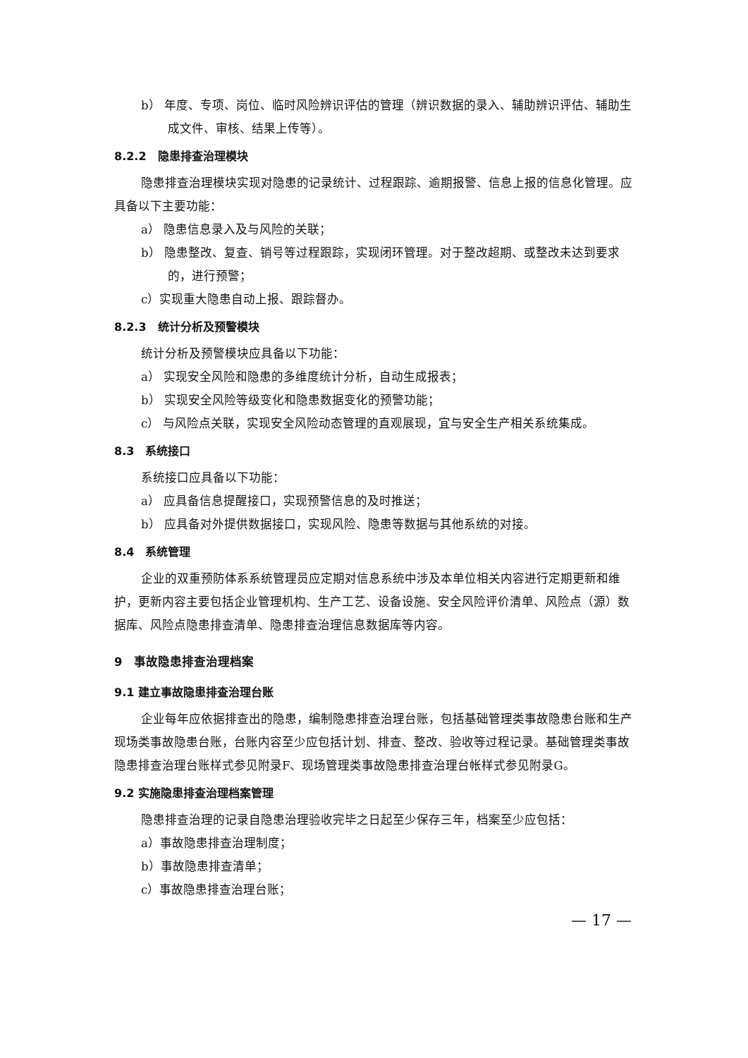b） 年度、专项、岗位、临时风险辨识评估的管理（辨识数据的录入、辅助辨识评估、辅助生成文件、审核、结果上传等）。
8.2.2　隐患排查治理模块
隐患排查治理模块实现对隐患的记录统计、过程跟踪、逾期报警、信息上报的信息化管理。应具备以下主要功能：
a） 隐患信息录入及与风险的关联；
b） 隐患整改、复查、销号等过程跟踪，实现闭环管理。对于整改超期、或整改未达到要求的，进行预警；
c）实现重大隐患自动上报、跟踪督办。
8.2.3　统计分析及预警模块
统计分析及预警模块应具备以下功能：
a） 实现安全风险和隐患的多维度统计分析，自动生成报表；
b） 实现安全风险等级变化和隐患数据变化的预警功能；
c） 与风险点关联，实现安全风险动态管理的直观展现，宜与安全生产相关系统集成。
8.3　系统接口
系统接口应具备以下功能：
a） 应具备信息提醒接口，实现预警信息的及时推送；
b） 应具备对外提供数据接口，实现风险、隐患等数据与其他系统的对接。
8.4　系统管理
企业的双重预防体系系统管理员应定期对信息系统中涉及本单位相关内容进行定期更新和维护，更新内容主要包括企业管理机构、生产工艺、设备设施、安全风险评价清单、风险点（源）数据库、风险点隐患排查清单、隐患排查治理信息数据库等内容。
9　事故隐患排查治理档案
9.1 建立事故隐患排查治理台账
企业每年应依据排查出的隐患，编制隐患排查治理台账，包括基础管理类事故隐患台账和生产现场类事故隐患台账，台账内容至少应包括计划、排查、整改、验收等过程记录。基础管理类事故隐患排查治理台账样式参见附录F、现场管理类事故隐患排查治理台帐样式参见附录G。
9.2 实施隐患排查治理档案管理
隐患排查治理的记录自隐患治理验收完毕之日起至少保存三年，档案至少应包括：
a）事故隐患排查治理制度；
b）事故隐患排查清单；
c）事故隐患排查治理台账；
— 17 —